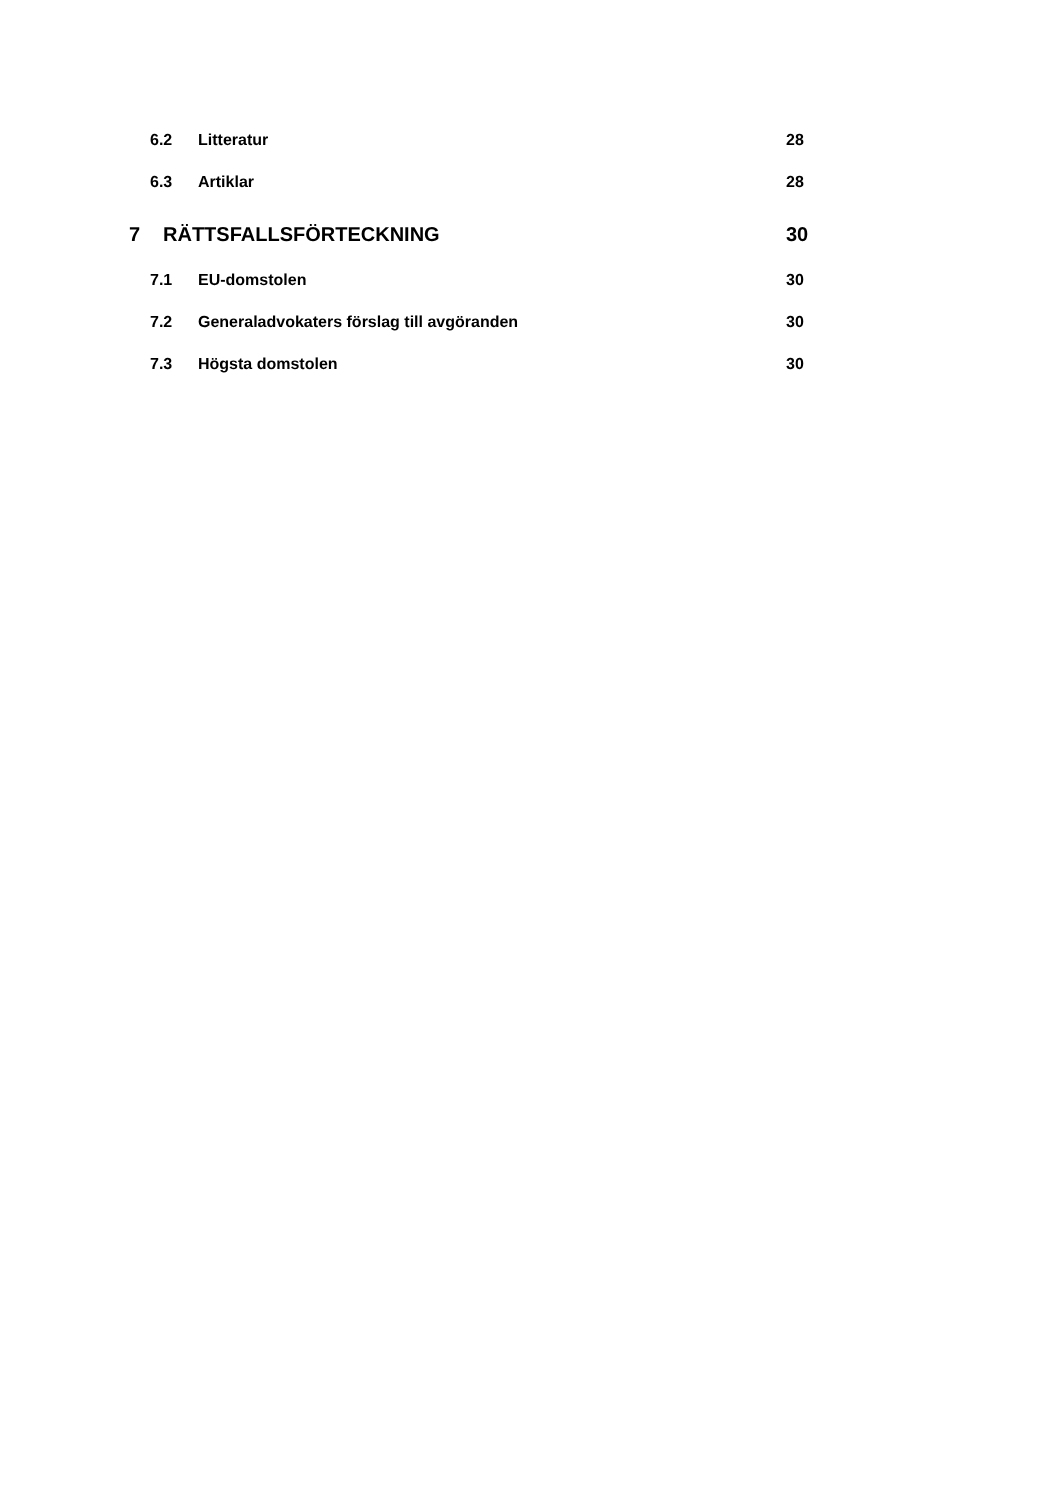6.2 Litteratur 28
6.3 Artiklar 28
7 RÄTTSFALLSFÖRTECKNING 30
7.1 EU-domstolen 30
7.2 Generaladvokaters förslag till avgöranden 30
7.3 Högsta domstolen 30